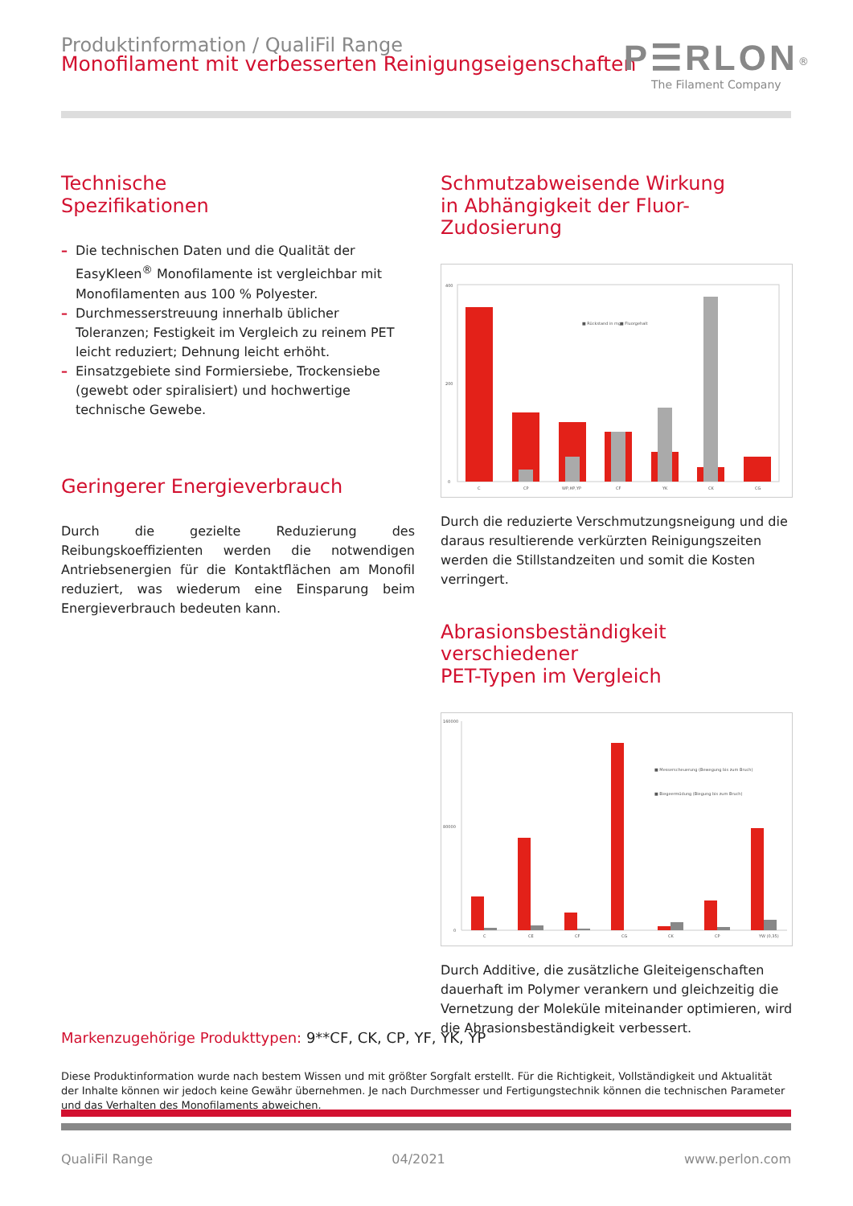Produktinformation / QualiFil Range
Monofilament mit verbesserten Reinigungseigenschaften
P☰RLON<sup>®</sup>
The Filament Company
Technische
Spezifikationen
– Die technischen Daten und die Qualität der EasyKleen<sup>®</sup> Monofilamente ist vergleichbar mit Monofilamenten aus 100 % Polyester.
– Durchmesserstreuung innerhalb üblicher Toleranzen; Festigkeit im Vergleich zu reinem PET leicht reduziert; Dehnung leicht erhöht.
– Einsatzgebiete sind Formiersiebe, Trockensiebe (gewebt oder spiralisiert) und hochwertige technische Gewebe.
Geringerer Energieverbrauch
Durch die gezielte Reduzierung des Reibungskoeffizienten werden die notwendigen Antriebsenergien für die Kontaktflächen am Monofil reduziert, was wiederum eine Einsparung beim Energieverbrauch bedeuten kann.
Schmutzabweisende Wirkung
in Abhängigkeit der Fluor-Zudosierung
400
200
0
■ Rückstand in mg
■ Fluorgehalt
C
CP
WP,HP,YP
CF
YK
CK
CG
Durch die reduzierte Verschmutzungsneigung und die daraus resultierende verkürzten Reinigungszeiten werden die Stillstandzeiten und somit die Kosten verringert.
Abrasionsbeständigkeit verschiedener
PET-Typen im Vergleich
160000
80000
0
■ Messerscheuerung (Bewegung bis zum Bruch)
■ Biegeermüdung (Biegung bis zum Bruch)
C
CE
CF
CG
CK
CP
YW (0,35)
Durch Additive, die zusätzliche Gleiteigenschaften dauerhaft im Polymer verankern und gleichzeitig die Vernetzung der Moleküle miteinander optimieren, wird die Abrasionsbeständigkeit verbessert.
Markenzugehörige Produkttypen: 9**CF, CK, CP, YF, YK, YP
Diese Produktinformation wurde nach bestem Wissen und mit größter Sorgfalt erstellt. Für die Richtigkeit, Vollständigkeit und Aktualität der Inhalte können wir jedoch keine Gewähr übernehmen. Je nach Durchmesser und Fertigungstechnik können die technischen Parameter und das Verhalten des Monofilaments abweichen.
QualiFil Range 04/2021 www.perlon.com